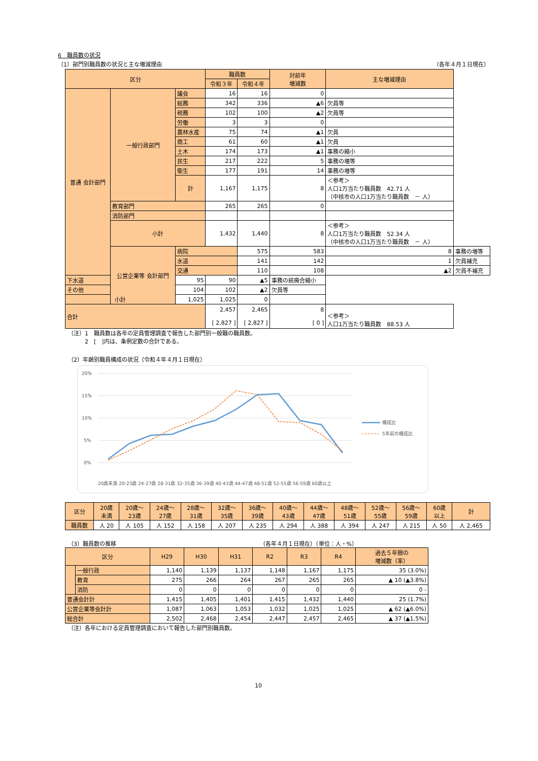6　職員数の状況
（1）部門別職員数の状況と主な増減理由 （各年４月１日現在）
| 区分 | | | 職員数 | | 対前年 増減数 | 主な増減理由 | | |
| --- | --- | --- | --- | --- | --- | --- | --- | --- |
| | | | 令和３年 | 令和４年 | | | | |
| 普通 会計部門 | 一般行政部門 | 議会 | 16 | 16 | 0 | | | |
| | | 総務 | 342 | 336 | ▲6 | 欠員等 | | |
| | | 税務 | 102 | 100 | ▲2 | 欠員等 | | |
| | | 労働 | 3 | 3 | 0 | | | |
| | | 農林水産 | 75 | 74 | ▲1 | 欠員 | | |
| | | 商工 | 61 | 60 | ▲1 | 欠員 | | |
| | | 土木 | 174 | 173 | ▲1 | 事務の縮小 | | |
| | | 民生 | 217 | 222 | 5 | 事務の増等 | | |
| | | 衛生 | 177 | 191 | 14 | 事務の増等 | | |
| | | 計 | 1,167 | 1,175 | 8 | ＜参考＞ 人口1万当たり職員数 42.71 人 （中核市の人口1万当たり職員数 － 人） | | |
| | 教育部門 | | 265 | 265 | 0 | | | |
| | 消防部門 | | | | | | | |
| | 小計 | | 1,432 | 1,440 | 8 | ＜参考＞ 人口1万当たり職員数 52.34 人 （中核市の人口1万当たり職員数 － 人） | | |
| | | 公営企業等 会計部門 | 病院 | | 575 | 583 | 8 | 事務の増等 |
| | | | 水道 | | 141 | 142 | 1 | 欠員補充 |
| | | | 交通 | | 110 | 108 | ▲2 | 欠員不補充 |
| 下水道 | | | 95 | 90 | ▲5 | 事務の統廃合縮小 | | |
| その他 | | | 104 | 102 | ▲2 | 欠員等 | | |
| 小計 | | | 1,025 | 1,025 | 0 | | | |
| 合計 | | | 2,457 [ 2,827 ] | 2,465 [ 2,827 ] | 8 [ 0 ] | ＜参考＞ 人口1万当たり職員数 88.53 人 | | |
（注）1　職員数は各年の定員管理調査で報告した部門別一般職の職員数。
　　　2　[　]内は、条例定数の合計である。
（2）年齢別職員構成の状況（令和４年４月１日現在）
20%
15%
10%
5%
0%
構成比
5年前の構成比
20歳未満 20-23歳 24-27歳 28-31歳 32-35歳 36-39歳 40-43歳 44-47歳 48-51歳 52-55歳 56-59歳 60歳以上
| 区分 | 20歳 未満 | 20歳～ 23歳 | 24歳～ 27歳 | 28歳～ 31歳 | 32歳～ 35歳 | 36歳～ 39歳 | 40歳～ 43歳 | 44歳～ 47歳 | 48歳～ 51歳 | 52歳～ 55歳 | 56歳～ 59歳 | 60歳 以上 | 計 |
| 職員数 | 人 20 | 人 105 | 人 152 | 人 158 | 人 207 | 人 235 | 人 294 | 人 388 | 人 394 | 人 247 | 人 215 | 人 50 | 人 2,465 |
（3）職員数の推移 （各年４月１日現在）（単位：人・%）
| 区分 | | H29 | H30 | H31 | R2 | R3 | R4 | 過去５年間の 増減数（率） |
| | 一般行政 | 1,140 | 1,139 | 1,137 | 1,148 | 1,167 | 1,175 | 35 (3.0%) |
| | 教育 | 275 | 266 | 264 | 267 | 265 | 265 | ▲ 10 (▲3.8%) |
| | 消防 | 0 | 0 | 0 | 0 | 0 | 0 | 0 - |
| 普通会計計 | | 1,415 | 1,405 | 1,401 | 1,415 | 1,432 | 1,440 | 25 (1.7%) |
| 公営企業等会計計 | | 1,087 | 1,063 | 1,053 | 1,032 | 1,025 | 1,025 | ▲ 62 (▲6.0%) |
| 総合計 | | 2,502 | 2,468 | 2,454 | 2,447 | 2,457 | 2,465 | ▲ 37 (▲1.5%) |
（注）各年における定員管理調査において報告した部門別職員数。
10